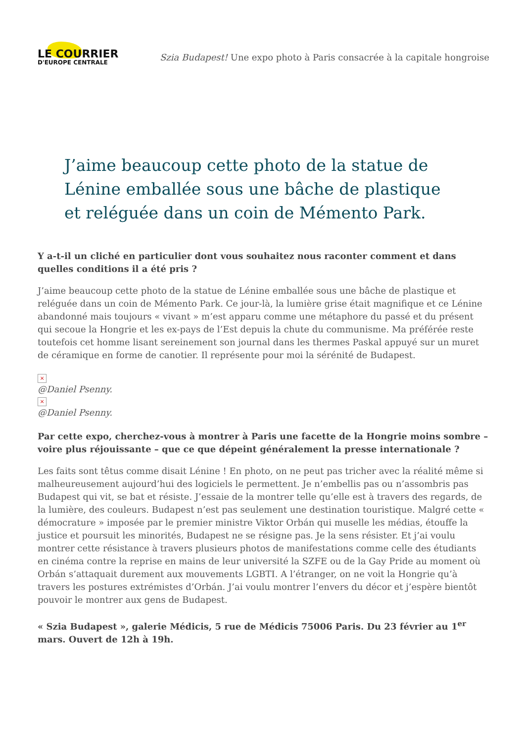LE COURRIER
D'EUROPE CENTRALE
Szia Budapest! Une expo photo à Paris consacrée à la capitale hongroise
J’aime beaucoup cette photo de la statue de Lénine emballée sous une bâche de plastique et reléguée dans un coin de Mémento Park.
Y a-t-il un cliché en particulier dont vous souhaitez nous raconter comment et dans quelles conditions il a été pris ?
J’aime beaucoup cette photo de la statue de Lénine emballée sous une bâche de plastique et reléguée dans un coin de Mémento Park. Ce jour-là, la lumière grise était magnifique et ce Lénine abandonné mais toujours « vivant » m’est apparu comme une métaphore du passé et du présent qui secoue la Hongrie et les ex-pays de l’Est depuis la chute du communisme. Ma préférée reste toutefois cet homme lisant sereinement son journal dans les thermes Paskal appuyé sur un muret de céramique en forme de canotier. Il représente pour moi la sérénité de Budapest.
×
@Daniel Psenny.
×
@Daniel Psenny.
Par cette expo, cherchez-vous à montrer à Paris une facette de la Hongrie moins sombre – voire plus réjouissante – que ce que dépeint généralement la presse internationale ?
Les faits sont têtus comme disait Lénine ! En photo, on ne peut pas tricher avec la réalité même si malheureusement aujourd’hui des logiciels le permettent. Je n’embellis pas ou n’assombris pas Budapest qui vit, se bat et résiste. J’essaie de la montrer telle qu’elle est à travers des regards, de la lumière, des couleurs. Budapest n’est pas seulement une destination touristique. Malgré cette « démocrature » imposée par le premier ministre Viktor Orbán qui muselle les médias, étouffe la justice et poursuit les minorités, Budapest ne se résigne pas. Je la sens résister. Et j’ai voulu montrer cette résistance à travers plusieurs photos de manifestations comme celle des étudiants en cinéma contre la reprise en mains de leur université la SZFE ou de la Gay Pride au moment où Orbán s’attaquait durement aux mouvements LGBTI. A l’étranger, on ne voit la Hongrie qu’à travers les postures extrémistes d’Orbán. J’ai voulu montrer l’envers du décor et j’espère bientôt pouvoir le montrer aux gens de Budapest.
« Szia Budapest », galerie Médicis, 5 rue de Médicis 75006 Paris. Du 23 février au 1<sup>er</sup> mars. Ouvert de 12h à 19h.